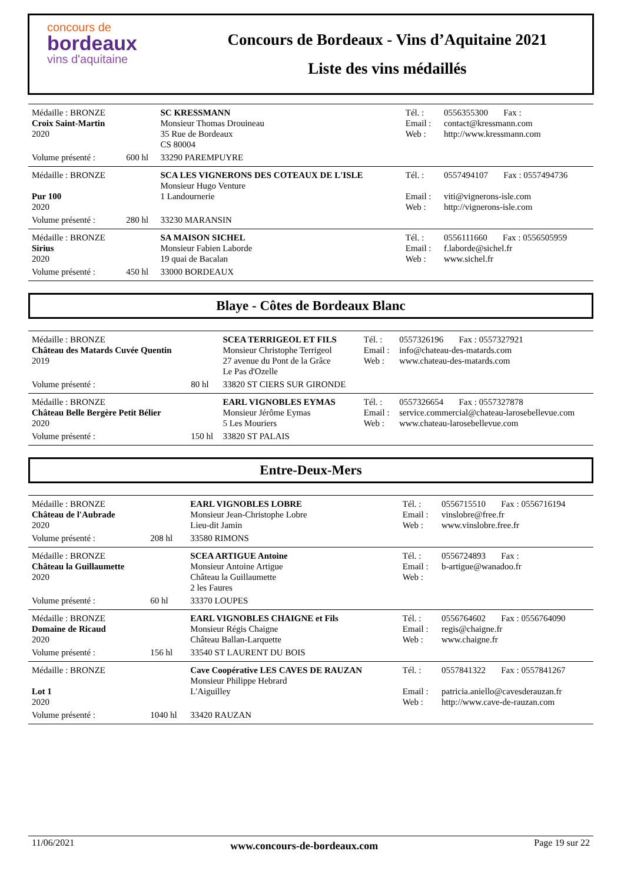concours de
bordeaux
vins d'aquitaine
Concours de Bordeaux - Vins d’Aquitaine 2021
Liste des vins médaillés
| Médaille : BRONZE Croix Saint-Martin 2020 | | SC KRESSMANN Monsieur Thomas Drouineau 35 Rue de Bordeaux CS 80004 | Tél. : Email : Web : | 0556355300 Fax : contact@kressmann.com http://www.kressmann.com |
| Volume présenté : | 600 hl | 33290 PAREMPUYRE | | |
| Médaille : BRONZE Pur 100 2020 | | SCA LES VIGNERONS DES COTEAUX DE L'ISLE Monsieur Hugo Venture 1 Landournerie | Tél. : Email : Web : | 0557494107 Fax : 0557494736 viti@vignerons-isle.com http://vignerons-isle.com |
| Volume présenté : | 280 hl | 33230 MARANSIN | | |
| Médaille : BRONZE Sirius 2020 | | SA MAISON SICHEL Monsieur Fabien Laborde 19 quai de Bacalan | Tél. : Email : Web : | 0556111660 Fax : 0556505959 f.laborde@sichel.fr www.sichel.fr |
| Volume présenté : | 450 hl | 33000 BORDEAUX | | |
Blaye - Côtes de Bordeaux Blanc
| Médaille : BRONZE Château des Matards Cuvée Quentin 2019 | | SCEA TERRIGEOL ET FILS Monsieur Christophe Terrigeol 27 avenue du Pont de la Grâce Le Pas d'Ozelle | Tél. : Email : Web : | 0557326196 Fax : 0557327921 info@chateau-des-matards.com www.chateau-des-matards.com |
| Volume présenté : | 80 hl | 33820 ST CIERS SUR GIRONDE | | |
| Médaille : BRONZE Château Belle Bergère Petit Bélier 2020 | | EARL VIGNOBLES EYMAS Monsieur Jérôme Eymas 5 Les Mouriers | Tél. : Email : Web : | 0557326654 Fax : 0557327878 service.commercial@chateau-larosebellevue.com www.chateau-larosebellevue.com |
| Volume présenté : | 150 hl | 33820 ST PALAIS | | |
Entre-Deux-Mers
| Médaille : BRONZE Château de l'Aubrade 2020 | | EARL VIGNOBLES LOBRE Monsieur Jean-Christophe Lobre Lieu-dit Jamin | Tél. : Email : Web : | 0556715510 Fax : 0556716194 vinslobre@free.fr www.vinslobre.free.fr |
| Volume présenté : | 208 hl | 33580 RIMONS | | |
| Médaille : BRONZE Château la Guillaumette 2020 | | SCEA ARTIGUE Antoine Monsieur Antoine Artigue Château la Guillaumette 2 les Faures | Tél. : Email : Web : | 0556724893 Fax : b-artigue@wanadoo.fr |
| Volume présenté : | 60 hl | 33370 LOUPES | | |
| Médaille : BRONZE Domaine de Ricaud 2020 | | EARL VIGNOBLES CHAIGNE et Fils Monsieur Régis Chaigne Château Ballan-Larquette | Tél. : Email : Web : | 0556764602 Fax : 0556764090 regis@chaigne.fr www.chaigne.fr |
| Volume présenté : | 156 hl | 33540 ST LAURENT DU BOIS | | |
| Médaille : BRONZE Lot 1 2020 | | Cave Coopérative LES CAVES DE RAUZAN Monsieur Philippe Hebrard L'Aiguilley | Tél. : Email : Web : | 0557841322 Fax : 0557841267 patricia.aniello@cavesderauzan.fr http://www.cave-de-rauzan.com |
| Volume présenté : | 1040 hl | 33420 RAUZAN | | |
11/06/2021 www.concours-de-bordeaux.com Page 19 sur 22